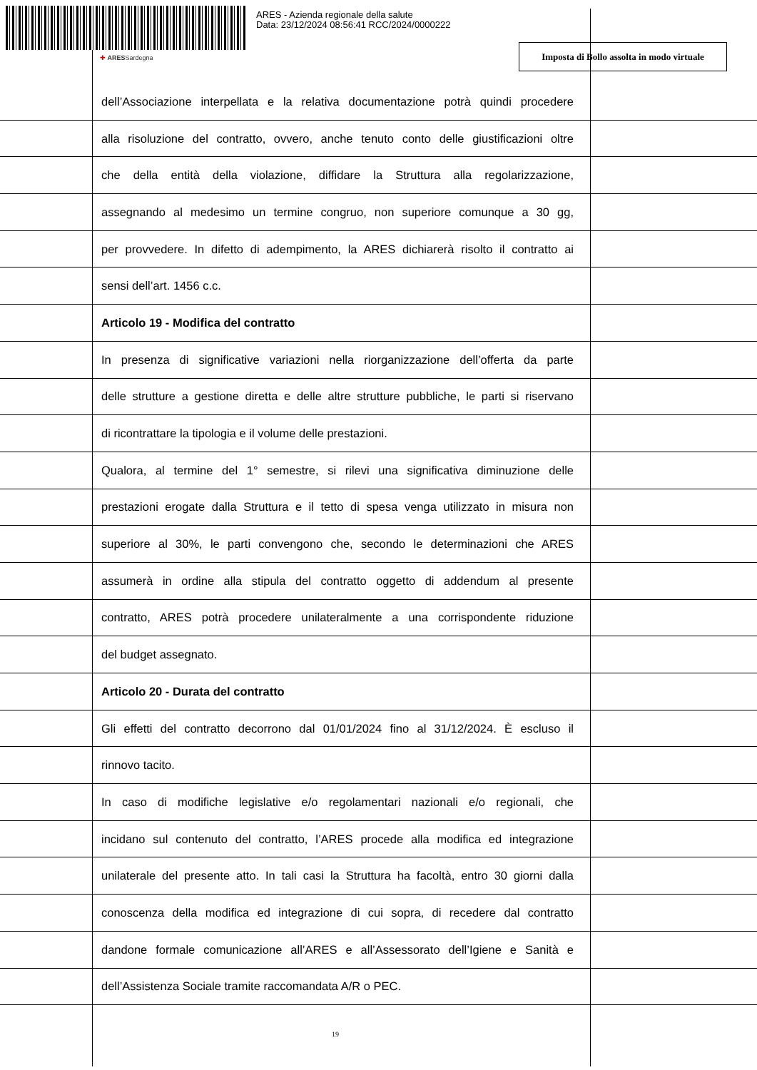ARES - Azienda regionale della salute
Data: 23/12/2024 08:56:41 RCC/2024/0000222
✚ ARESSardegna
Imposta di Bollo assolta in modo virtuale
dell’Associazione interpellata e la relativa documentazione potrà quindi procedere
alla risoluzione del contratto, ovvero, anche tenuto conto delle giustificazioni oltre
che della entità della violazione, diffidare la Struttura alla regolarizzazione,
assegnando al medesimo un termine congruo, non superiore comunque a 30 gg,
per provvedere. In difetto di adempimento, la ARES dichiarerà risolto il contratto ai
sensi dell’art. 1456 c.c.
Articolo 19 - Modifica del contratto
In presenza di significative variazioni nella riorganizzazione dell’offerta da parte
delle strutture a gestione diretta e delle altre strutture pubbliche, le parti si riservano
di ricontrattare la tipologia e il volume delle prestazioni.
Qualora, al termine del 1° semestre, si rilevi una significativa diminuzione delle
prestazioni erogate dalla Struttura e il tetto di spesa venga utilizzato in misura non
superiore al 30%, le parti convengono che, secondo le determinazioni che ARES
assumerà in ordine alla stipula del contratto oggetto di addendum al presente
contratto, ARES potrà procedere unilateralmente a una corrispondente riduzione
del budget assegnato.
Articolo 20 - Durata del contratto
Gli effetti del contratto decorrono dal 01/01/2024 fino al 31/12/2024. È escluso il
rinnovo tacito.
In caso di modifiche legislative e/o regolamentari nazionali e/o regionali, che
incidano sul contenuto del contratto, l’ARES procede alla modifica ed integrazione
unilaterale del presente atto. In tali casi la Struttura ha facoltà, entro 30 giorni dalla
conoscenza della modifica ed integrazione di cui sopra, di recedere dal contratto
dandone formale comunicazione all’ARES e all’Assessorato dell’Igiene e Sanità e
dell’Assistenza Sociale tramite raccomandata A/R o PEC.
19